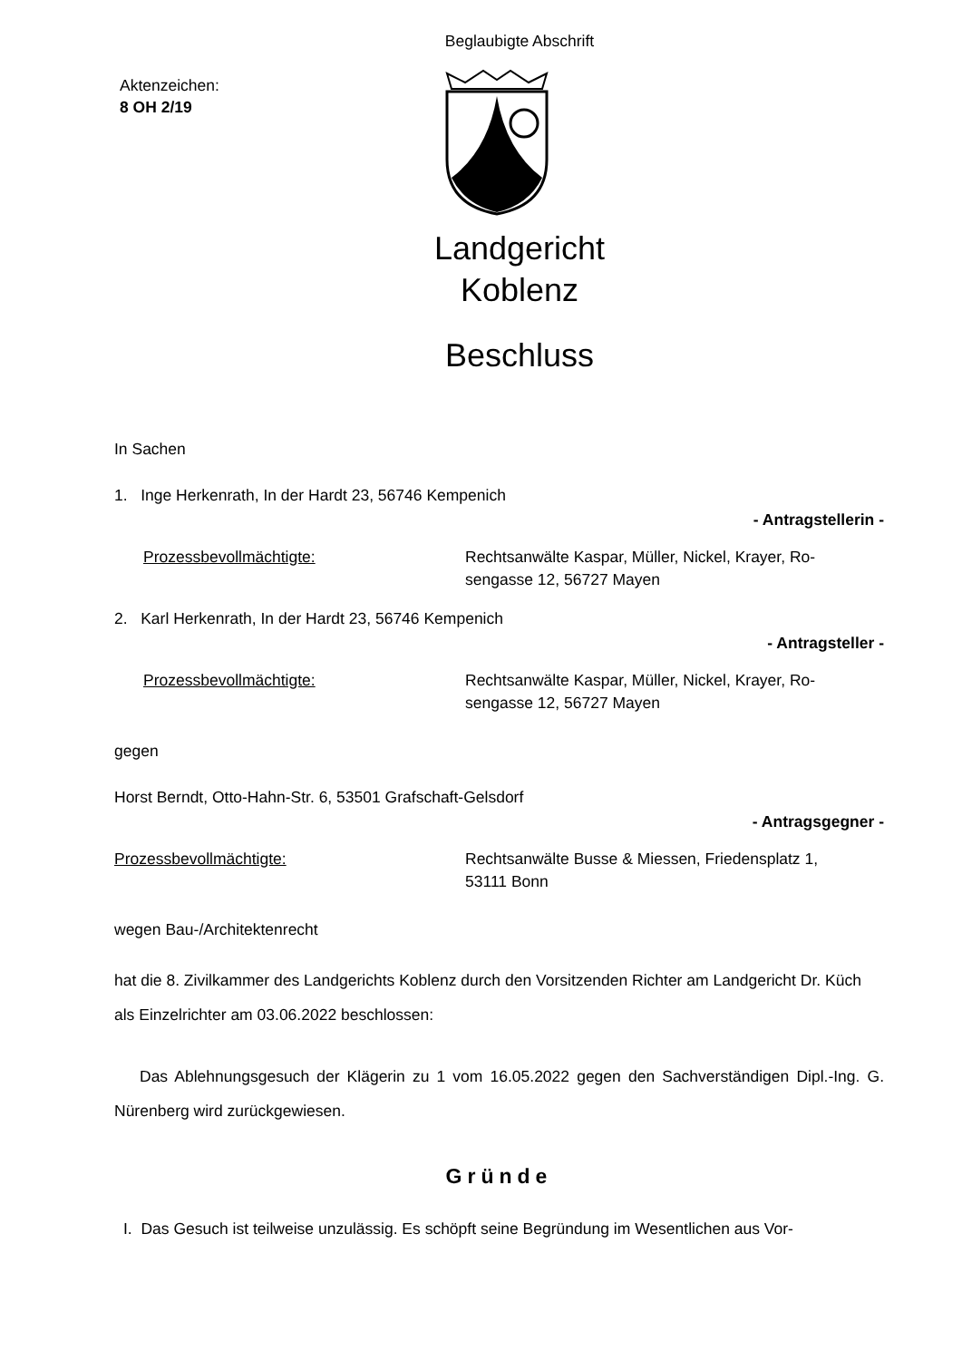Beglaubigte Abschrift
Aktenzeichen:
8 OH 2/19
Landgericht
Koblenz
Beschluss
In Sachen
1. Inge Herkenrath, In der Hardt 23, 56746 Kempenich
- Antragstellerin -
Prozessbevollmächtigte: Rechtsanwälte Kaspar, Müller, Nickel, Krayer, Ro-
sengasse 12, 56727 Mayen
2. Karl Herkenrath, In der Hardt 23, 56746 Kempenich
- Antragsteller -
Prozessbevollmächtigte: Rechtsanwälte Kaspar, Müller, Nickel, Krayer, Ro-
sengasse 12, 56727 Mayen
gegen
Horst Berndt, Otto-Hahn-Str. 6, 53501 Grafschaft-Gelsdorf
- Antragsgegner -
Prozessbevollmächtigte: Rechtsanwälte Busse & Miessen, Friedensplatz 1,
53111 Bonn
wegen Bau-/Architektenrecht
hat die 8. Zivilkammer des Landgerichts Koblenz durch den Vorsitzenden Richter am Landgericht Dr. Küch als Einzelrichter am 03.06.2022 beschlossen:
Das Ablehnungsgesuch der Klägerin zu 1 vom 16.05.2022 gegen den Sachverständigen Dipl.-Ing. G. Nürenberg wird zurückgewiesen.
Gründe
I. Das Gesuch ist teilweise unzulässig. Es schöpft seine Begründung im Wesentlichen aus Vor-